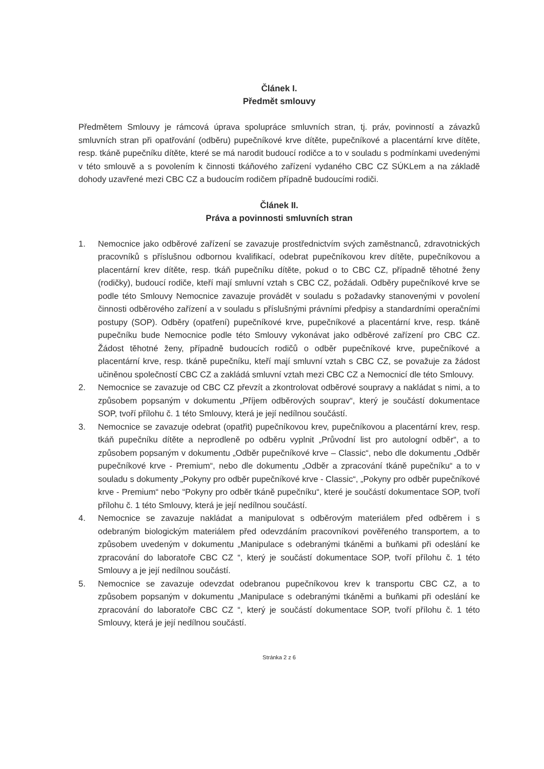Článek I.
Předmět smlouvy
Předmětem Smlouvy je rámcová úprava spolupráce smluvních stran, tj. práv, povinností a závazků smluvních stran při opatřování (odběru) pupečníkové krve dítěte, pupečníkové a placentární krve dítěte, resp. tkáně pupečníku dítěte, které se má narodit budoucí rodičce a to v souladu s podmínkami uvedenými v této smlouvě a s povolením k činnosti tkáňového zařízení vydaného CBC CZ SÚKLem a na základě dohody uzavřené mezi CBC CZ a budoucím rodičem případně budoucími rodiči.
Článek II.
Práva a povinnosti smluvních stran
1. Nemocnice jako odběrové zařízení se zavazuje prostřednictvím svých zaměstnanců, zdravotnických pracovníků s příslušnou odbornou kvalifikací, odebrat pupečníkovou krev dítěte, pupečníkovou a placentární krev dítěte, resp. tkáň pupečníku dítěte, pokud o to CBC CZ, případně těhotné ženy (rodičky), budoucí rodiče, kteří mají smluvní vztah s CBC CZ, požádali. Odběry pupečníkové krve se podle této Smlouvy Nemocnice zavazuje provádět v souladu s požadavky stanovenými v povolení činnosti odběrového zařízení a v souladu s příslušnými právními předpisy a standardními operačními postupy (SOP). Odběry (opatření) pupečníkové krve, pupečníkové a placentární krve, resp. tkáně pupečníku bude Nemocnice podle této Smlouvy vykonávat jako odběrové zařízení pro CBC CZ. Žádost těhotné ženy, případně budoucích rodičů o odběr pupečníkové krve, pupečníkové a placentární krve, resp. tkáně pupečníku, kteří mají smluvní vztah s CBC CZ, se považuje za žádost učiněnou společností CBC CZ a zakládá smluvní vztah mezi CBC CZ a Nemocnicí dle této Smlouvy.
2. Nemocnice se zavazuje od CBC CZ převzít a zkontrolovat odběrové soupravy a nakládat s nimi, a to způsobem popsaným v dokumentu „Příjem odběrových souprav“, který je součástí dokumentace SOP, tvoří přílohu č. 1 této Smlouvy, která je její nedílnou součástí.
3. Nemocnice se zavazuje odebrat (opatřit) pupečníkovou krev, pupečníkovou a placentární krev, resp. tkáň pupečníku dítěte a neprodleně po odběru vyplnit „Průvodní list pro autologní odběr“, a to způsobem popsaným v dokumentu „Odběr pupečníkové krve – Classic“, nebo dle dokumentu „Odběr pupečníkové krve - Premium“, nebo dle dokumentu „Odběr a zpracování tkáně pupečníku“ a to v souladu s dokumenty „Pokyny pro odběr pupečníkové krve - Classic“, „Pokyny pro odběr pupečníkové krve - Premium“ nebo “Pokyny pro odběr tkáně pupečníku“, které je součástí dokumentace SOP, tvoří přílohu č. 1 této Smlouvy, která je její nedílnou součástí.
4. Nemocnice se zavazuje nakládat a manipulovat s odběrovým materiálem před odběrem i s odebraným biologickým materiálem před odevzdáním pracovníkovi pověřeného transportem, a to způsobem uvedeným v dokumentu „Manipulace s odebranými tkáněmi a buňkami při odeslání ke zpracování do laboratoře CBC CZ “, který je součástí dokumentace SOP, tvoří přílohu č. 1 této Smlouvy a je její nedílnou součástí.
5. Nemocnice se zavazuje odevzdat odebranou pupečníkovou krev k transportu CBC CZ, a to způsobem popsaným v dokumentu „Manipulace s odebranými tkáněmi a buňkami při odeslání ke zpracování do laboratoře CBC CZ “, který je součástí dokumentace SOP, tvoří přílohu č. 1 této Smlouvy, která je její nedílnou součástí.
Stránka 2 z 6